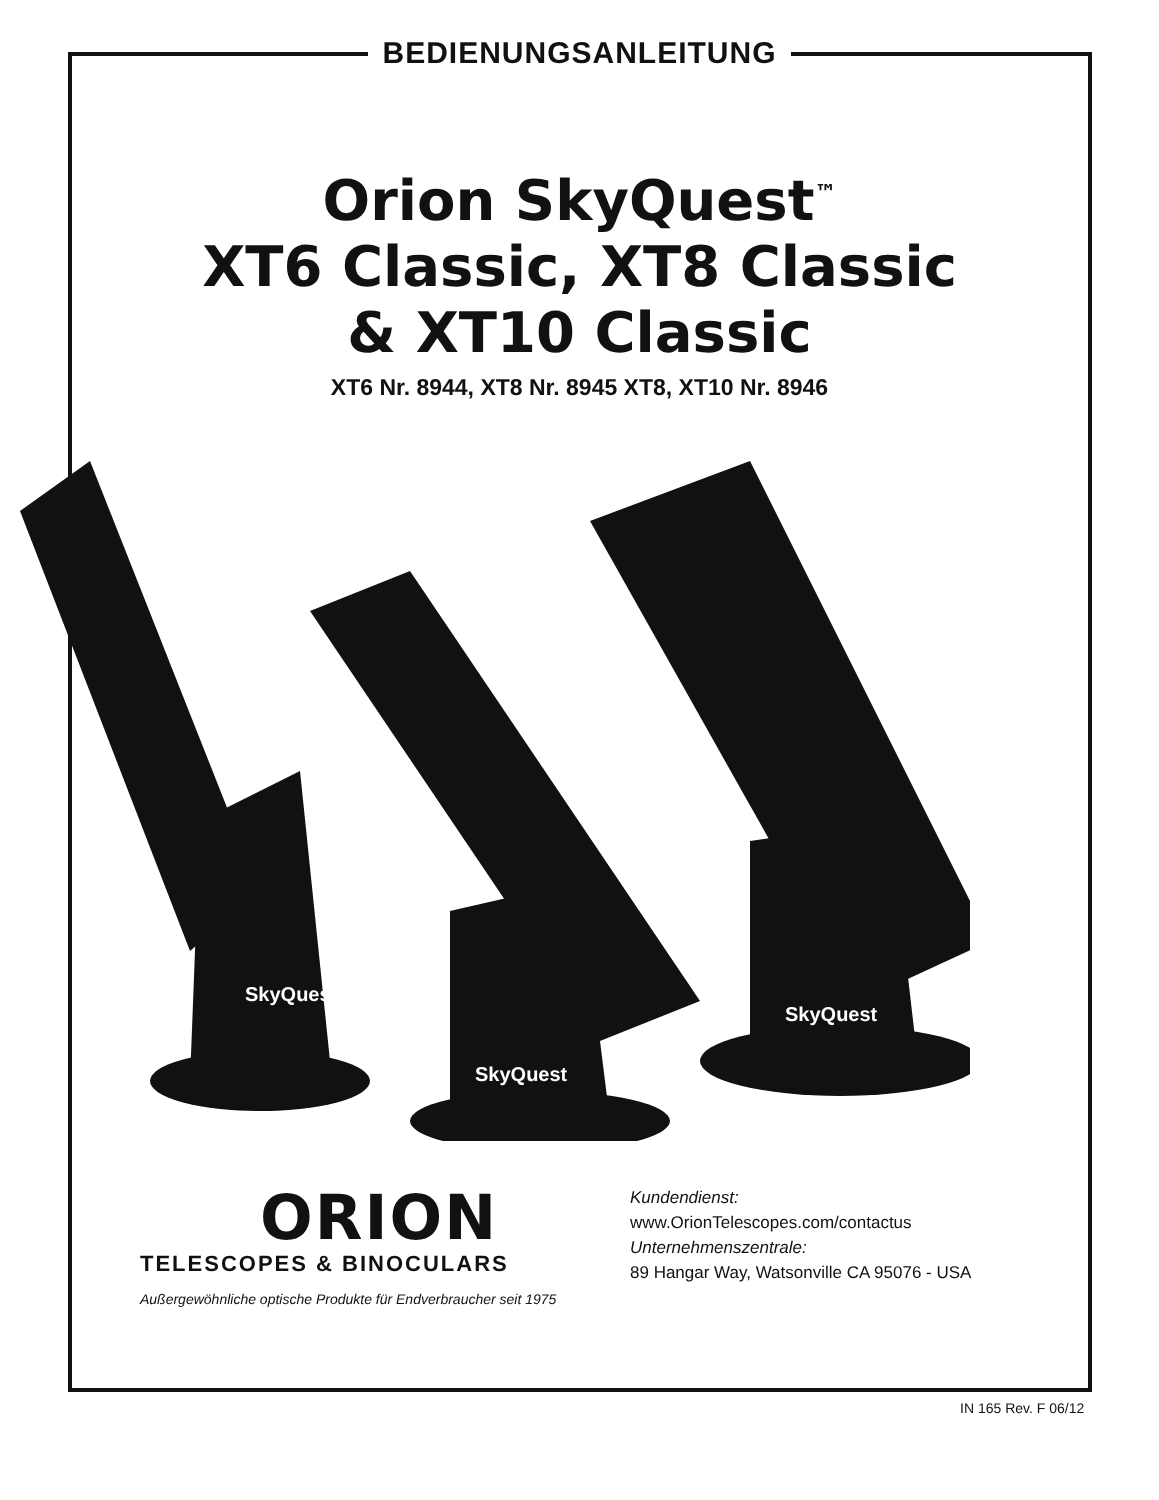BEDIENUNGSANLEITUNG
Orion SkyQuest<sup>™</sup>
XT6 Classic, XT8 Classic
& XT10 Classic
XT6 Nr. 8944, XT8 Nr. 8945 XT8, XT10 Nr. 8946
SkyQuest
SkyQuest
SkyQuest
ORION
TELESCOPES & BINOCULARS
Außergewöhnliche optische Produkte für Endverbraucher seit 1975
Kundendienst:
www.OrionTelescopes.com/contactus
Unternehmenszentrale:
89 Hangar Way, Watsonville CA 95076 - USA
IN 165 Rev. F 06/12